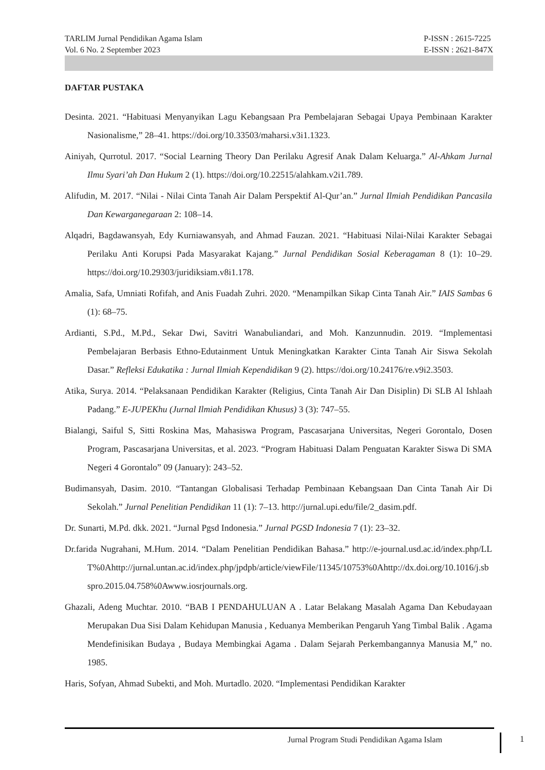TARLIM Jurnal Pendidikan Agama Islam
Vol. 6 No. 2 September 2023
P-ISSN : 2615-7225
E-ISSN : 2621-847X
DAFTAR PUSTAKA
Desinta. 2021. “Habituasi Menyanyikan Lagu Kebangsaan Pra Pembelajaran Sebagai Upaya Pembinaan Karakter Nasionalisme,” 28–41. https://doi.org/10.33503/maharsi.v3i1.1323.
Ainiyah, Qurrotul. 2017. “Social Learning Theory Dan Perilaku Agresif Anak Dalam Keluarga.” Al-Ahkam Jurnal Ilmu Syari’ah Dan Hukum 2 (1). https://doi.org/10.22515/alahkam.v2i1.789.
Alifudin, M. 2017. “Nilai - Nilai Cinta Tanah Air Dalam Perspektif Al-Qur’an.” Jurnal Ilmiah Pendidikan Pancasila Dan Kewarganegaraan 2: 108–14.
Alqadri, Bagdawansyah, Edy Kurniawansyah, and Ahmad Fauzan. 2021. “Habituasi Nilai-Nilai Karakter Sebagai Perilaku Anti Korupsi Pada Masyarakat Kajang.” Jurnal Pendidikan Sosial Keberagaman 8 (1): 10–29. https://doi.org/10.29303/juridiksiam.v8i1.178.
Amalia, Safa, Umniati Rofifah, and Anis Fuadah Zuhri. 2020. “Menampilkan Sikap Cinta Tanah Air.” IAIS Sambas 6 (1): 68–75.
Ardianti, S.Pd., M.Pd., Sekar Dwi, Savitri Wanabuliandari, and Moh. Kanzunnudin. 2019. “Implementasi Pembelajaran Berbasis Ethno-Edutainment Untuk Meningkatkan Karakter Cinta Tanah Air Siswa Sekolah Dasar.” Refleksi Edukatika : Jurnal Ilmiah Kependidikan 9 (2). https://doi.org/10.24176/re.v9i2.3503.
Atika, Surya. 2014. “Pelaksanaan Pendidikan Karakter (Religius, Cinta Tanah Air Dan Disiplin) Di SLB Al Ishlaah Padang.” E-JUPEKhu (Jurnal Ilmiah Pendidikan Khusus) 3 (3): 747–55.
Bialangi, Saiful S, Sitti Roskina Mas, Mahasiswa Program, Pascasarjana Universitas, Negeri Gorontalo, Dosen Program, Pascasarjana Universitas, et al. 2023. “Program Habituasi Dalam Penguatan Karakter Siswa Di SMA Negeri 4 Gorontalo” 09 (January): 243–52.
Budimansyah, Dasim. 2010. “Tantangan Globalisasi Terhadap Pembinaan Kebangsaan Dan Cinta Tanah Air Di Sekolah.” Jurnal Penelitian Pendidikan 11 (1): 7–13. http://jurnal.upi.edu/file/2_dasim.pdf.
Dr. Sunarti, M.Pd. dkk. 2021. “Jurnal Pgsd Indonesia.” Jurnal PGSD Indonesia 7 (1): 23–32.
Dr.farida Nugrahani, M.Hum. 2014. “Dalam Penelitian Pendidikan Bahasa.” http://e-journal.usd.ac.id/index.php/LLT%0Ahttp://jurnal.untan.ac.id/index.php/jpdpb/article/viewFile/11345/10753%0Ahttp://dx.doi.org/10.1016/j.sbspro.2015.04.758%0Awww.iosrjournals.org.
Ghazali, Adeng Muchtar. 2010. “BAB I PENDAHULUAN A . Latar Belakang Masalah Agama Dan Kebudayaan Merupakan Dua Sisi Dalam Kehidupan Manusia , Keduanya Memberikan Pengaruh Yang Timbal Balik . Agama Mendefinisikan Budaya , Budaya Membingkai Agama . Dalam Sejarah Perkembangannya Manusia M,” no. 1985.
Haris, Sofyan, Ahmad Subekti, and Moh. Murtadlo. 2020. “Implementasi Pendidikan Karakter
Jurnal Program Studi Pendidikan Agama Islam
1